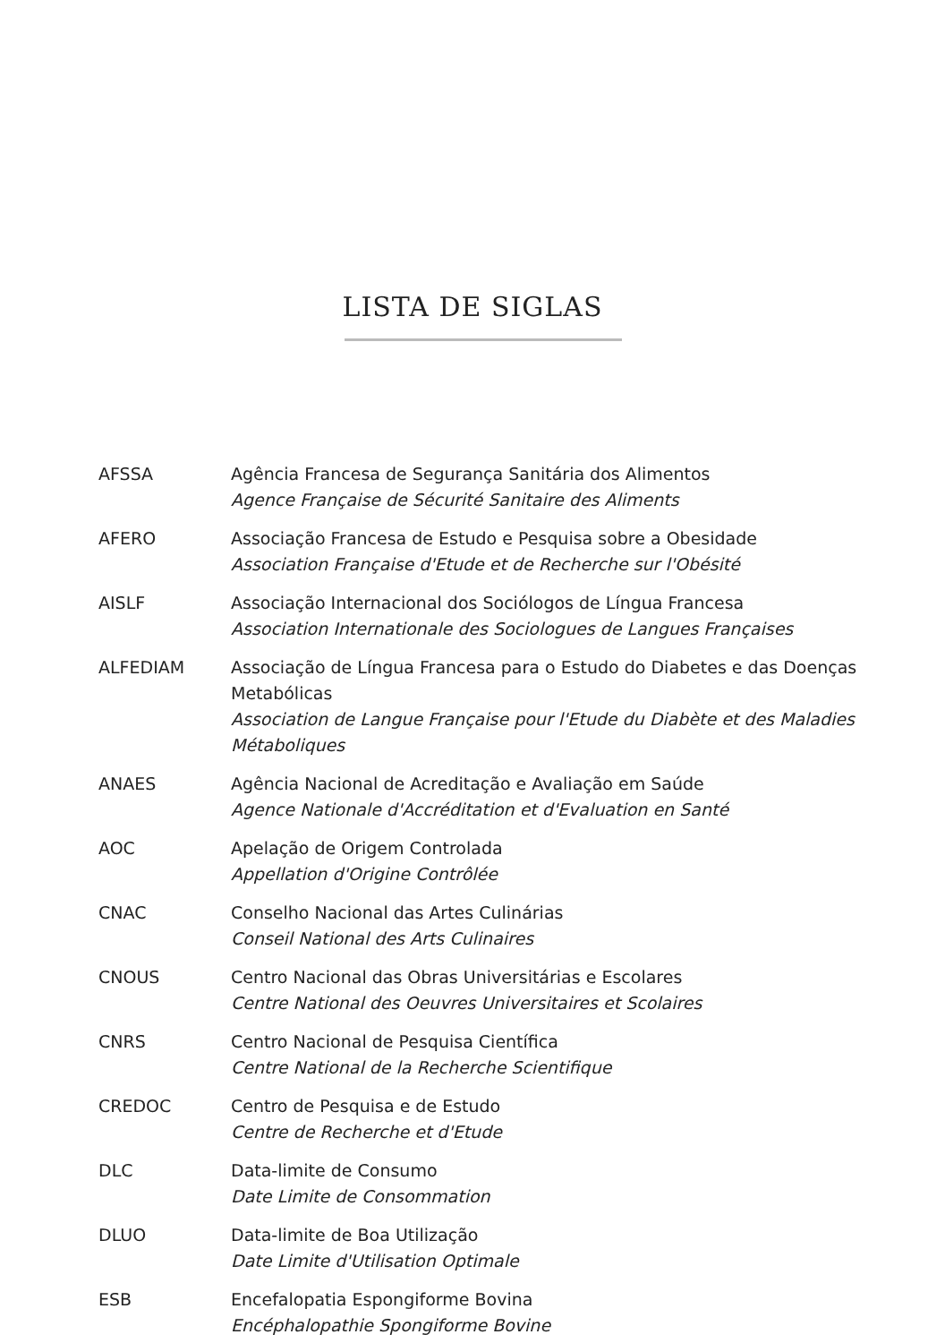LISTA DE SIGLAS
AFSSA Agência Francesa de Segurança Sanitária dos Alimentos
Agence Française de Sécurité Sanitaire des Aliments
AFERO Associação Francesa de Estudo e Pesquisa sobre a Obesidade
Association Française d'Etude et de Recherche sur l'Obésité
AISLF Associação Internacional dos Sociólogos de Língua Francesa
Association Internationale des Sociologues de Langues Françaises
ALFEDIAM Associação de Língua Francesa para o Estudo do Diabetes e das Doenças Metabólicas
Association de Langue Française pour l'Etude du Diabète et des Maladies Métaboliques
ANAES Agência Nacional de Acreditação e Avaliação em Saúde
Agence Nationale d'Accréditation et d'Evaluation en Santé
AOC Apelação de Origem Controlada
Appellation d'Origine Contrôlée
CNAC Conselho Nacional das Artes Culinárias
Conseil National des Arts Culinaires
CNOUS Centro Nacional das Obras Universitárias e Escolares
Centre National des Oeuvres Universitaires et Scolaires
CNRS Centro Nacional de Pesquisa Científica
Centre National de la Recherche Scientifique
CREDOC Centro de Pesquisa e de Estudo
Centre de Recherche et d'Etude
DLC Data-limite de Consumo
Date Limite de Consommation
DLUO Data-limite de Boa Utilização
Date Limite d'Utilisation Optimale
ESB Encefalopatia Espongiforme Bovina
Encéphalopathie Spongiforme Bovine